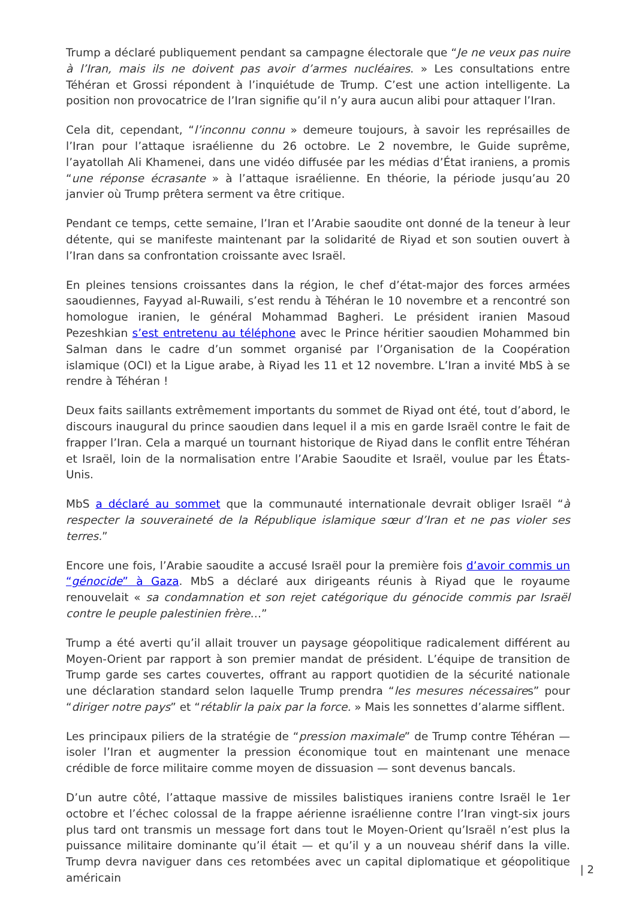Trump a déclaré publiquement pendant sa campagne électorale que “Je ne veux pas nuire à l’Iran, mais ils ne doivent pas avoir d’armes nucléaires. » Les consultations entre Téhéran et Grossi répondent à l’inquiétude de Trump. C’est une action intelligente. La position non provocatrice de l’Iran signifie qu’il n’y aura aucun alibi pour attaquer l’Iran.
Cela dit, cependant, “l’inconnu connu » demeure toujours, à savoir les représailles de l’Iran pour l’attaque israélienne du 26 octobre. Le 2 novembre, le Guide suprême, l’ayatollah Ali Khamenei, dans une vidéo diffusée par les médias d’État iraniens, a promis “une réponse écrasante » à l’attaque israélienne. En théorie, la période jusqu’au 20 janvier où Trump prêtera serment va être critique.
Pendant ce temps, cette semaine, l’Iran et l’Arabie saoudite ont donné de la teneur à leur détente, qui se manifeste maintenant par la solidarité de Riyad et son soutien ouvert à l’Iran dans sa confrontation croissante avec Israël.
En pleines tensions croissantes dans la région, le chef d’état-major des forces armées saoudiennes, Fayyad al-Ruwaili, s’est rendu à Téhéran le 10 novembre et a rencontré son homologue iranien, le général Mohammad Bagheri. Le président iranien Masoud Pezeshkian s’est entretenu au téléphone avec le Prince héritier saoudien Mohammed bin Salman dans le cadre d’un sommet organisé par l’Organisation de la Coopération islamique (OCI) et la Ligue arabe, à Riyad les 11 et 12 novembre. L’Iran a invité MbS à se rendre à Téhéran !
Deux faits saillants extrêmement importants du sommet de Riyad ont été, tout d’abord, le discours inaugural du prince saoudien dans lequel il a mis en garde Israël contre le fait de frapper l’Iran. Cela a marqué un tournant historique de Riyad dans le conflit entre Téhéran et Israël, loin de la normalisation entre l’Arabie Saoudite et Israël, voulue par les États-Unis.
MbS a déclaré au sommet que la communauté internationale devrait obliger Israël “à respecter la souveraineté de la République islamique sœur d’Iran et ne pas violer ses terres.”
Encore une fois, l’Arabie saoudite a accusé Israël pour la première fois d’avoir commis un “génocide” à Gaza. MbS a déclaré aux dirigeants réunis à Riyad que le royaume renouvelait « sa condamnation et son rejet catégorique du génocide commis par Israël contre le peuple palestinien frère…”
Trump a été averti qu’il allait trouver un paysage géopolitique radicalement différent au Moyen-Orient par rapport à son premier mandat de président. L’équipe de transition de Trump garde ses cartes couvertes, offrant au rapport quotidien de la sécurité nationale une déclaration standard selon laquelle Trump prendra “les mesures nécessaires” pour “diriger notre pays” et “rétablir la paix par la force. » Mais les sonnettes d’alarme sifflent.
Les principaux piliers de la stratégie de “pression maximale” de Trump contre Téhéran — isoler l’Iran et augmenter la pression économique tout en maintenant une menace crédible de force militaire comme moyen de dissuasion — sont devenus bancals.
D’un autre côté, l’attaque massive de missiles balistiques iraniens contre Israël le 1er octobre et l’échec colossal de la frappe aérienne israélienne contre l’Iran vingt-six jours plus tard ont transmis un message fort dans tout le Moyen-Orient qu’Israël n’est plus la puissance militaire dominante qu’il était — et qu’il y a un nouveau shérif dans la ville. Trump devra naviguer dans ces retombées avec un capital diplomatique et géopolitique américain
| 2